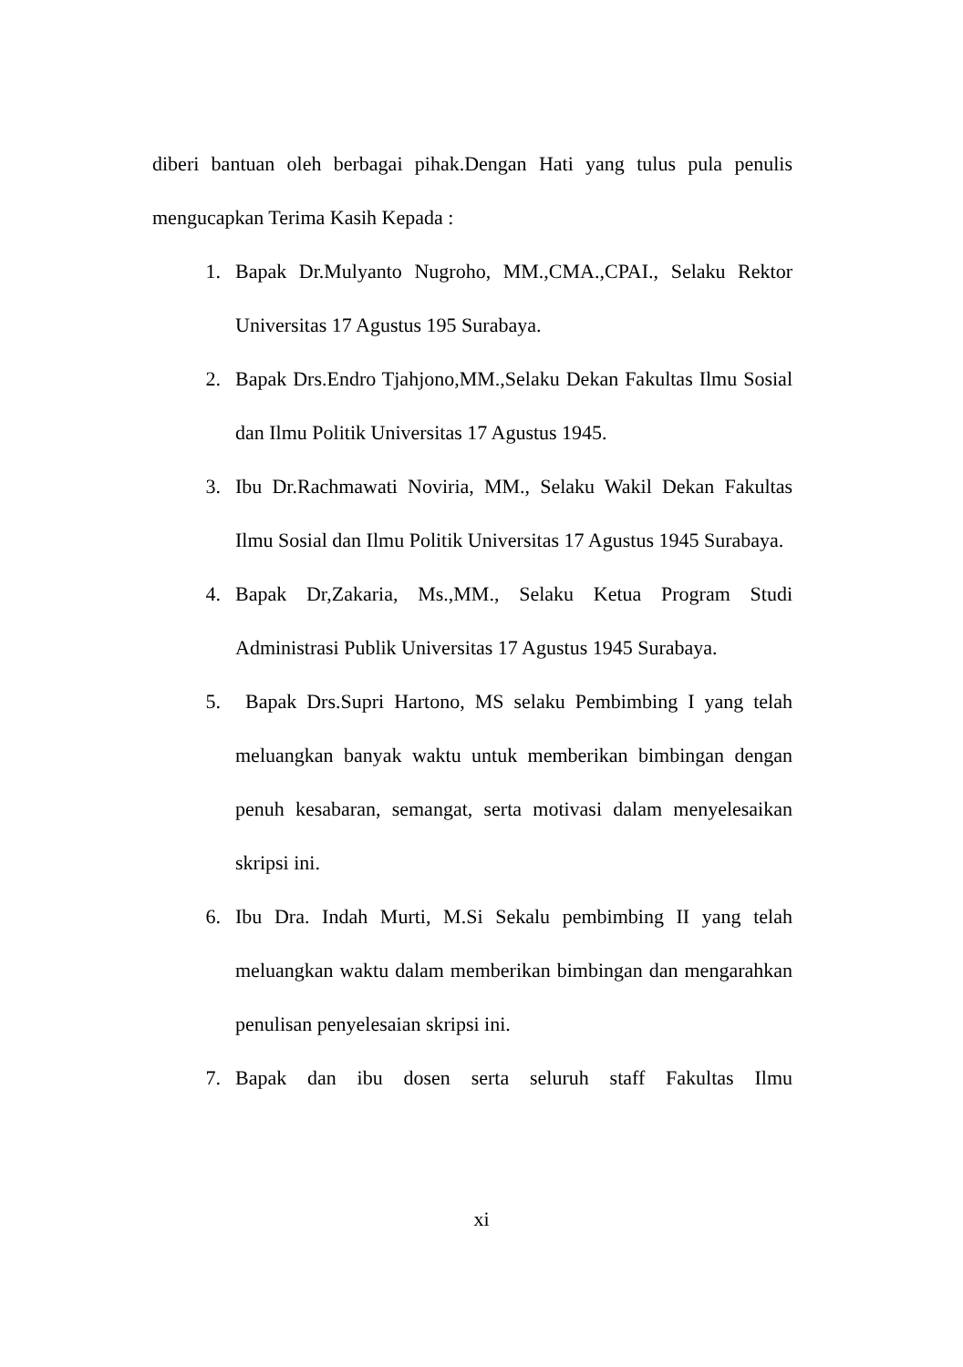diberi bantuan oleh berbagai pihak.Dengan Hati yang tulus pula penulis mengucapkan Terima Kasih Kepada :
1. Bapak Dr.Mulyanto Nugroho, MM.,CMA.,CPAI., Selaku Rektor Universitas 17 Agustus 195 Surabaya.
2. Bapak Drs.Endro Tjahjono,MM.,Selaku Dekan Fakultas Ilmu Sosial dan Ilmu Politik Universitas 17 Agustus 1945.
3. Ibu Dr.Rachmawati Noviria, MM., Selaku Wakil Dekan Fakultas Ilmu Sosial dan Ilmu Politik Universitas 17 Agustus 1945 Surabaya.
4. Bapak Dr,Zakaria, Ms.,MM., Selaku Ketua Program Studi Administrasi Publik Universitas 17 Agustus 1945 Surabaya.
5. Bapak Drs.Supri Hartono, MS selaku Pembimbing I yang telah meluangkan banyak waktu untuk memberikan bimbingan dengan penuh kesabaran, semangat, serta motivasi dalam menyelesaikan skripsi ini.
6. Ibu Dra. Indah Murti, M.Si Sekalu pembimbing II yang telah meluangkan waktu dalam memberikan bimbingan dan mengarahkan penulisan penyelesaian skripsi ini.
7. Bapak dan ibu dosen serta seluruh staff Fakultas Ilmu
xi